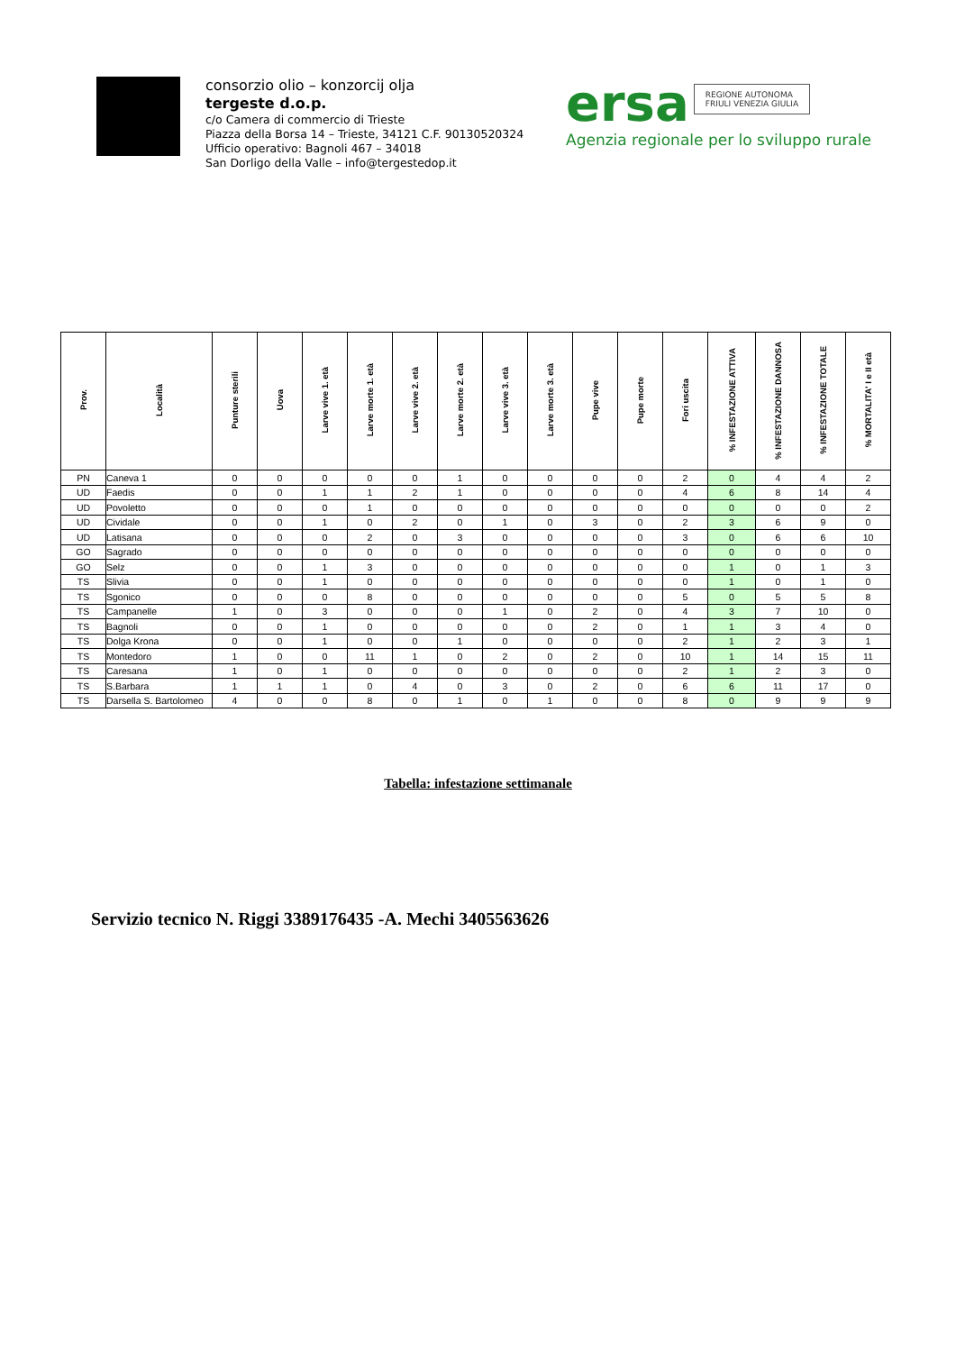consorzio olio – konzorcij olja
tergeste d.o.p.
c/o Camera di commercio di Trieste
Piazza della Borsa 14 – Trieste, 34121 C.F. 90130520324
Ufficio operativo: Bagnoli 467 – 34018
San Dorligo della Valle – info@tergestedop.it
ersa REGIONE AUTONOMA
FRIULI VENEZIA GIULIA
Agenzia regionale per lo sviluppo rurale
| Prov. | Località | Punture sterili | Uova | Larve vive 1. età | Larve morte 1. età | Larve vive 2. età | Larve morte 2. età | Larve vive 3. età | Larve morte 3. età | Pupe vive | Pupe morte | Fori uscita | % INFESTAZIONE ATTIVA | % INFESTAZIONE DANNOSA | % INFESTAZIONE TOTALE | % MORTALITA' I e II età |
| --- | --- | --- | --- | --- | --- | --- | --- | --- | --- | --- | --- | --- | --- | --- | --- | --- |
| PN | Caneva 1 | 0 | 0 | 0 | 0 | 0 | 1 | 0 | 0 | 0 | 0 | 2 | 0 | 4 | 4 | 2 |
| UD | Faedis | 0 | 0 | 1 | 1 | 2 | 1 | 0 | 0 | 0 | 0 | 4 | 6 | 8 | 14 | 4 |
| UD | Povoletto | 0 | 0 | 0 | 1 | 0 | 0 | 0 | 0 | 0 | 0 | 0 | 0 | 0 | 0 | 2 |
| UD | Cividale | 0 | 0 | 1 | 0 | 2 | 0 | 1 | 0 | 3 | 0 | 2 | 3 | 6 | 9 | 0 |
| UD | Latisana | 0 | 0 | 0 | 2 | 0 | 3 | 0 | 0 | 0 | 0 | 3 | 0 | 6 | 6 | 10 |
| GO | Sagrado | 0 | 0 | 0 | 0 | 0 | 0 | 0 | 0 | 0 | 0 | 0 | 0 | 0 | 0 | 0 |
| GO | Selz | 0 | 0 | 1 | 3 | 0 | 0 | 0 | 0 | 0 | 0 | 0 | 1 | 0 | 1 | 3 |
| TS | Slivia | 0 | 0 | 1 | 0 | 0 | 0 | 0 | 0 | 0 | 0 | 0 | 1 | 0 | 1 | 0 |
| TS | Sgonico | 0 | 0 | 0 | 8 | 0 | 0 | 0 | 0 | 0 | 0 | 5 | 0 | 5 | 5 | 8 |
| TS | Campanelle | 1 | 0 | 3 | 0 | 0 | 0 | 1 | 0 | 2 | 0 | 4 | 3 | 7 | 10 | 0 |
| TS | Bagnoli | 0 | 0 | 1 | 0 | 0 | 0 | 0 | 0 | 2 | 0 | 1 | 1 | 3 | 4 | 0 |
| TS | Dolga Krona | 0 | 0 | 1 | 0 | 0 | 1 | 0 | 0 | 0 | 0 | 2 | 1 | 2 | 3 | 1 |
| TS | Montedoro | 1 | 0 | 0 | 11 | 1 | 0 | 2 | 0 | 2 | 0 | 10 | 1 | 14 | 15 | 11 |
| TS | Caresana | 1 | 0 | 1 | 0 | 0 | 0 | 0 | 0 | 0 | 0 | 2 | 1 | 2 | 3 | 0 |
| TS | S.Barbara | 1 | 1 | 1 | 0 | 4 | 0 | 3 | 0 | 2 | 0 | 6 | 6 | 11 | 17 | 0 |
| TS | Darsella S. Bartolomeo | 4 | 0 | 0 | 8 | 0 | 1 | 0 | 1 | 0 | 0 | 8 | 0 | 9 | 9 | 9 |
Tabella: infestazione settimanale
Servizio tecnico N. Riggi 3389176435 -A. Mechi 3405563626